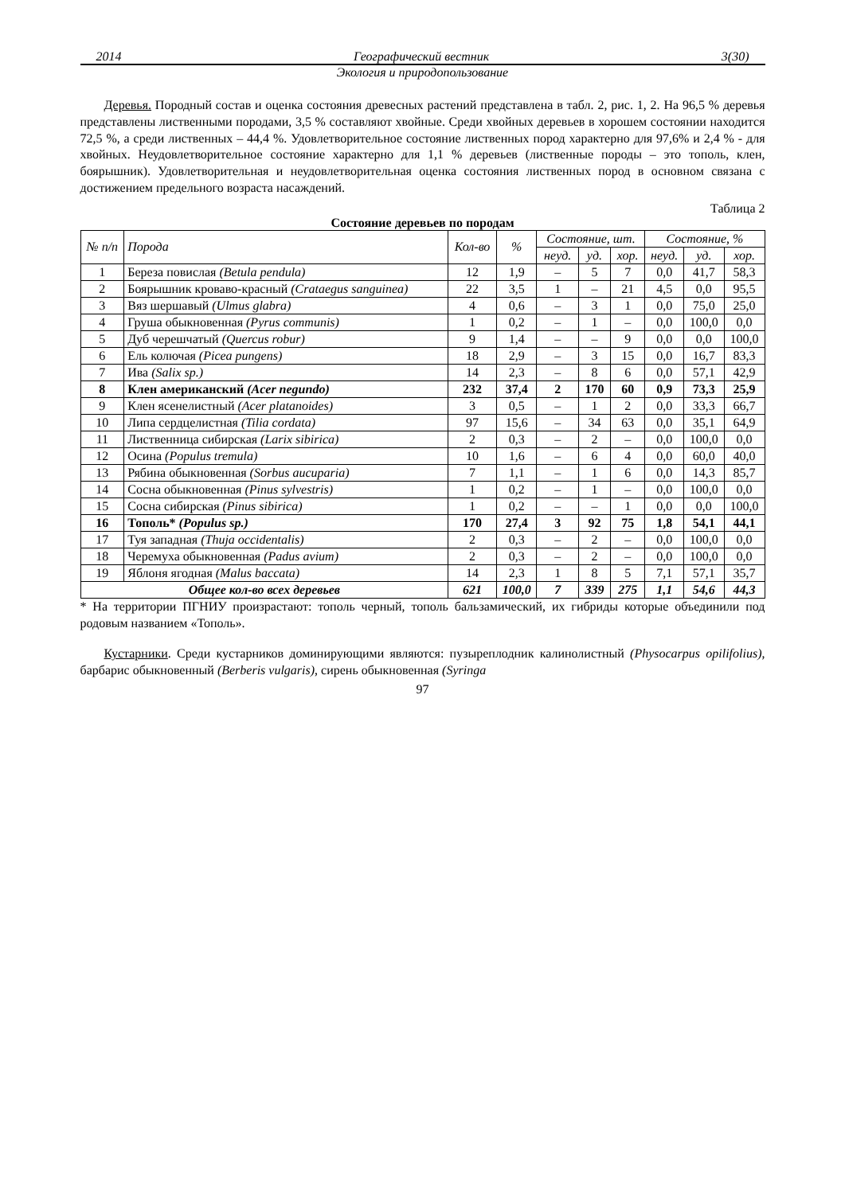2014 Географический вестник 3(30)
Экология и природопользование
Деревья. Породный состав и оценка состояния древесных растений представлена в табл. 2, рис. 1, 2. На 96,5 % деревья представлены лиственными породами, 3,5 % составляют хвойные. Среди хвойных деревьев в хорошем состоянии находится 72,5 %, а среди лиственных – 44,4 %. Удовлетворительное состояние лиственных пород характерно для 97,6% и 2,4 % - для хвойных. Неудовлетворительное состояние характерно для 1,1 % деревьев (лиственные породы – это тополь, клен, боярышник). Удовлетворительная и неудовлетворительная оценка состояния лиственных пород в основном связана с достижением предельного возраста насаждений.
Таблица 2
Состояние деревьев по породам
| № п/п | Порода | Кол-во | % | Состояние, шт. | | | Состояние, % | | |
| --- | --- | --- | --- | --- | --- | --- | --- | --- | --- |
| | | | | неуд. | уд. | хор. | неуд. | уд. | хор. |
| 1 | Береза повислая (Betula pendula) | 12 | 1,9 | – | 5 | 7 | 0,0 | 41,7 | 58,3 |
| 2 | Боярышник кроваво-красный (Crataegus sanguinea) | 22 | 3,5 | 1 | – | 21 | 4,5 | 0,0 | 95,5 |
| 3 | Вяз шершавый (Ulmus glabra) | 4 | 0,6 | – | 3 | 1 | 0,0 | 75,0 | 25,0 |
| 4 | Груша обыкновенная (Pyrus communis) | 1 | 0,2 | – | 1 | – | 0,0 | 100,0 | 0,0 |
| 5 | Дуб черешчатый (Quercus robur) | 9 | 1,4 | – | – | 9 | 0,0 | 0,0 | 100,0 |
| 6 | Ель колючая (Picea pungens) | 18 | 2,9 | – | 3 | 15 | 0,0 | 16,7 | 83,3 |
| 7 | Ива (Salix sp.) | 14 | 2,3 | – | 8 | 6 | 0,0 | 57,1 | 42,9 |
| 8 | Клен американский (Acer negundo) | 232 | 37,4 | 2 | 170 | 60 | 0,9 | 73,3 | 25,9 |
| 9 | Клен ясенелистный (Acer platanoides) | 3 | 0,5 | – | 1 | 2 | 0,0 | 33,3 | 66,7 |
| 10 | Липа сердцелистная (Tilia cordata) | 97 | 15,6 | – | 34 | 63 | 0,0 | 35,1 | 64,9 |
| 11 | Лиственница сибирская (Larix sibirica) | 2 | 0,3 | – | 2 | – | 0,0 | 100,0 | 0,0 |
| 12 | Осина (Populus tremula) | 10 | 1,6 | – | 6 | 4 | 0,0 | 60,0 | 40,0 |
| 13 | Рябина обыкновенная (Sorbus aucuparia) | 7 | 1,1 | – | 1 | 6 | 0,0 | 14,3 | 85,7 |
| 14 | Сосна обыкновенная (Pinus sylvestris) | 1 | 0,2 | – | 1 | – | 0,0 | 100,0 | 0,0 |
| 15 | Сосна сибирская (Pinus sibirica) | 1 | 0,2 | – | – | 1 | 0,0 | 0,0 | 100,0 |
| 16 | Тополь* (Populus sp.) | 170 | 27,4 | 3 | 92 | 75 | 1,8 | 54,1 | 44,1 |
| 17 | Туя западная (Thuja occidentalis) | 2 | 0,3 | – | 2 | – | 0,0 | 100,0 | 0,0 |
| 18 | Черемуха обыкновенная (Padus avium) | 2 | 0,3 | – | 2 | – | 0,0 | 100,0 | 0,0 |
| 19 | Яблоня ягодная (Malus baccata) | 14 | 2,3 | 1 | 8 | 5 | 7,1 | 57,1 | 35,7 |
| Общее кол-во всех деревьев | | 621 | 100,0 | 7 | 339 | 275 | 1,1 | 54,6 | 44,3 |
* На территории ПГНИУ произрастают: тополь черный, тополь бальзамический, их гибриды которые объединили под родовым названием «Тополь».
Кустарники. Среди кустарников доминирующими являются: пузыреплодник калинолистный (Physocarpus opilifolius), барбарис обыкновенный (Berberis vulgaris), сирень обыкновенная (Syringa
97